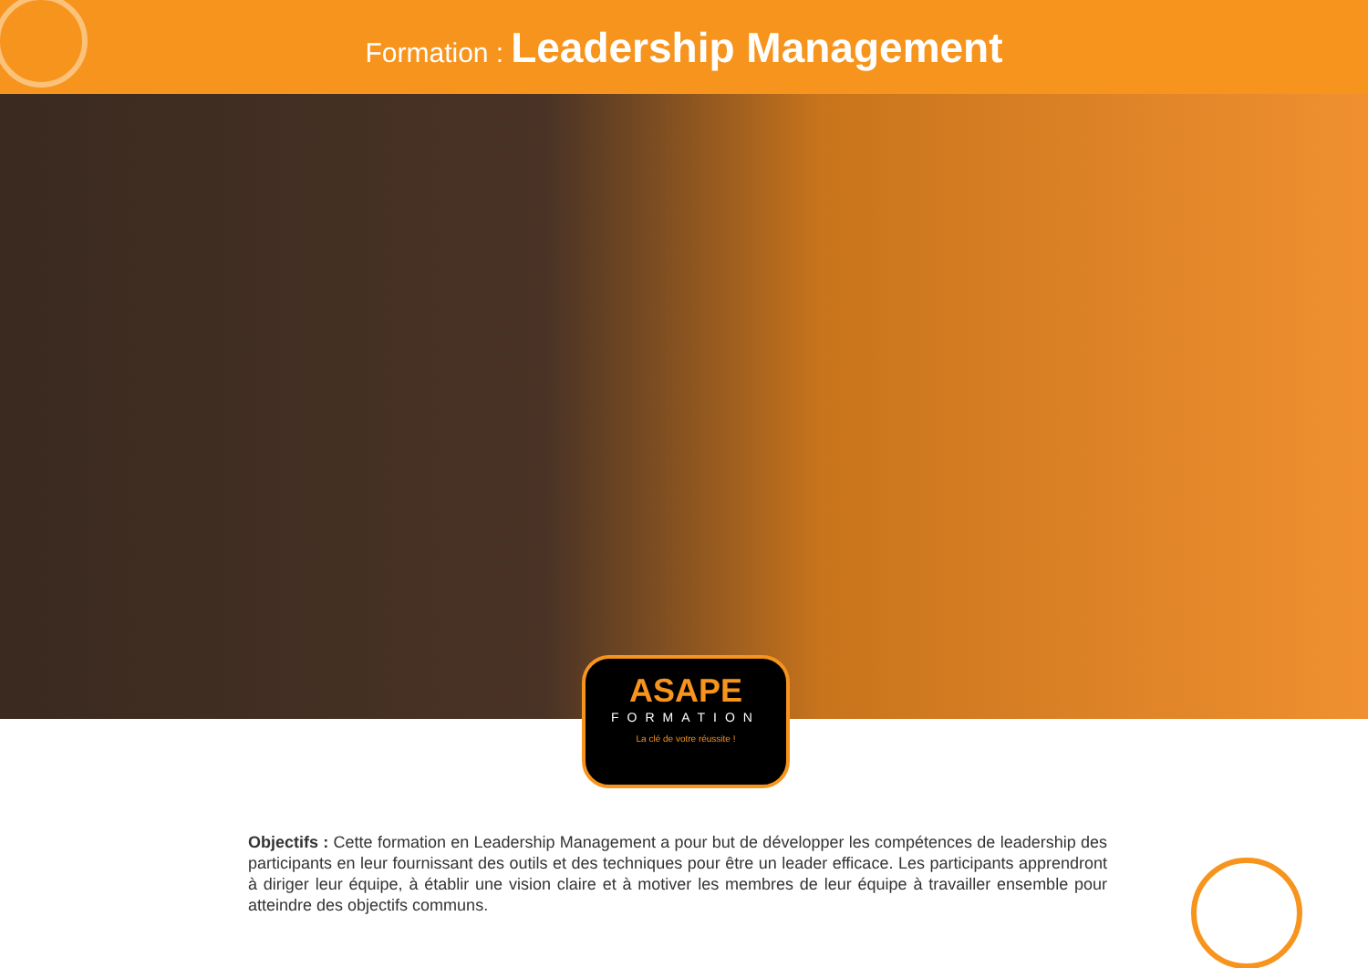Formation : Leadership Management
ASAPE
FORMATION
La clé de votre réussite !
Objectifs : Cette formation en Leadership Management a pour but de développer les compétences de leadership des participants en leur fournissant des outils et des techniques pour être un leader efficace. Les participants apprendront à diriger leur équipe, à établir une vision claire et à motiver les membres de leur équipe à travailler ensemble pour atteindre des objectifs communs.